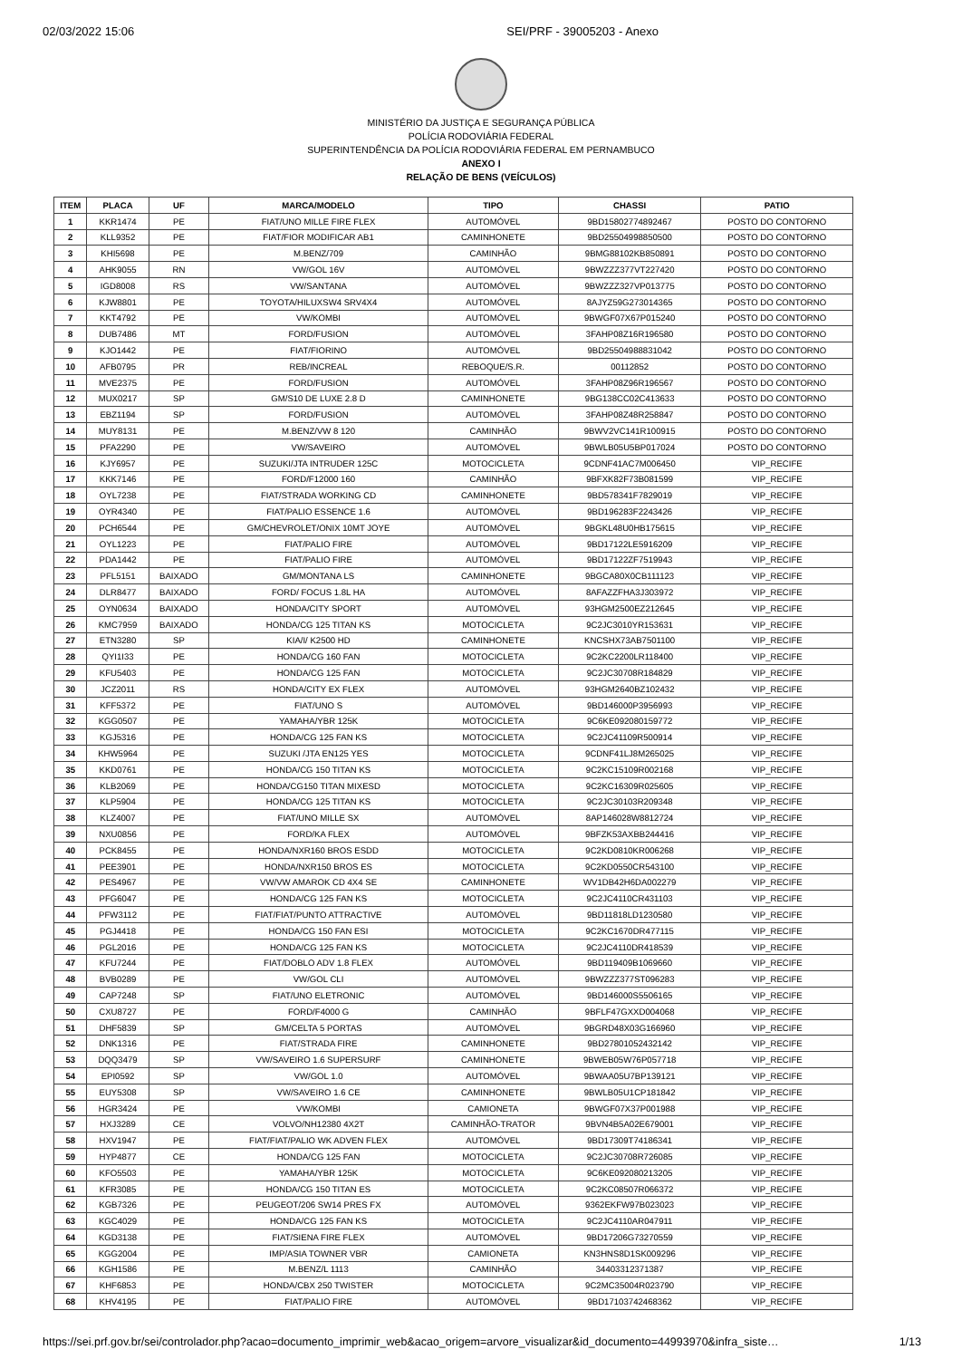02/03/2022 15:06 SEI/PRF - 39005203 - Anexo
MINISTÉRIO DA JUSTIÇA E SEGURANÇA PÚBLICA
POLÍCIA RODOVIÁRIA FEDERAL
SUPERINTENDÊNCIA DA POLÍCIA RODOVIÁRIA FEDERAL EM PERNAMBUCO
ANEXO I
RELAÇÃO DE BENS (VEÍCULOS)
| ITEM | PLACA | UF | MARCA/MODELO | TIPO | CHASSI | PATIO |
| --- | --- | --- | --- | --- | --- | --- |
| 1 | KKR1474 | PE | FIAT/UNO MILLE FIRE FLEX | AUTOMÓVEL | 9BD15802774892467 | POSTO DO CONTORNO |
| 2 | KLL9352 | PE | FIAT/FIOR MODIFICAR AB1 | CAMINHONETE | 9BD25504998850500 | POSTO DO CONTORNO |
| 3 | KHI5698 | PE | M.BENZ/709 | CAMINHÃO | 9BMG88102KB850891 | POSTO DO CONTORNO |
| 4 | AHK9055 | RN | VW/GOL 16V | AUTOMÓVEL | 9BWZZZ377VT227420 | POSTO DO CONTORNO |
| 5 | IGD8008 | RS | VW/SANTANA | AUTOMÓVEL | 9BWZZZ327VP013775 | POSTO DO CONTORNO |
| 6 | KJW8801 | PE | TOYOTA/HILUXSW4 SRV4X4 | AUTOMÓVEL | 8AJYZ59G273014365 | POSTO DO CONTORNO |
| 7 | KKT4792 | PE | VW/KOMBI | AUTOMÓVEL | 9BWGF07X67P015240 | POSTO DO CONTORNO |
| 8 | DUB7486 | MT | FORD/FUSION | AUTOMÓVEL | 3FAHP08Z16R196580 | POSTO DO CONTORNO |
| 9 | KJO1442 | PE | FIAT/FIORINO | AUTOMÓVEL | 9BD25504988831042 | POSTO DO CONTORNO |
| 10 | AFB0795 | PR | REB/INCREAL | REBOQUE/S.R. | 00112852 | POSTO DO CONTORNO |
| 11 | MVE2375 | PE | FORD/FUSION | AUTOMÓVEL | 3FAHP08Z96R196567 | POSTO DO CONTORNO |
| 12 | MUX0217 | SP | GM/S10 DE LUXE 2.8 D | CAMINHONETE | 9BG138CC02C413633 | POSTO DO CONTORNO |
| 13 | EBZ1194 | SP | FORD/FUSION | AUTOMÓVEL | 3FAHP08Z48R258847 | POSTO DO CONTORNO |
| 14 | MUY8131 | PE | M.BENZ/VW 8 120 | CAMINHÃO | 9BWV2VC141R100915 | POSTO DO CONTORNO |
| 15 | PFA2290 | PE | VW/SAVEIRO | AUTOMÓVEL | 9BWLB05U5BP017024 | POSTO DO CONTORNO |
| 16 | KJY6957 | PE | SUZUKI/JTA INTRUDER 125C | MOTOCICLETA | 9CDNF41AC7M006450 | VIP_RECIFE |
| 17 | KKK7146 | PE | FORD/F12000 160 | CAMINHÃO | 9BFXK82F73B081599 | VIP_RECIFE |
| 18 | OYL7238 | PE | FIAT/STRADA WORKING CD | CAMINHONETE | 9BD578341F7829019 | VIP_RECIFE |
| 19 | OYR4340 | PE | FIAT/PALIO ESSENCE 1.6 | AUTOMÓVEL | 9BD196283F2243426 | VIP_RECIFE |
| 20 | PCH6544 | PE | GM/CHEVROLET/ONIX 10MT JOYE | AUTOMÓVEL | 9BGKL48U0HB175615 | VIP_RECIFE |
| 21 | OYL1223 | PE | FIAT/PALIO FIRE | AUTOMÓVEL | 9BD17122LE5916209 | VIP_RECIFE |
| 22 | PDA1442 | PE | FIAT/PALIO FIRE | AUTOMÓVEL | 9BD17122ZF7519943 | VIP_RECIFE |
| 23 | PFL5151 | BAIXADO | GM/MONTANA LS | CAMINHONETE | 9BGCA80X0CB111123 | VIP_RECIFE |
| 24 | DLR8477 | BAIXADO | FORD/ FOCUS 1.8L HA | AUTOMÓVEL | 8AFAZZFHA3J303972 | VIP_RECIFE |
| 25 | OYN0634 | BAIXADO | HONDA/CITY SPORT | AUTOMÓVEL | 93HGM2500EZ212645 | VIP_RECIFE |
| 26 | KMC7959 | BAIXADO | HONDA/CG 125 TITAN KS | MOTOCICLETA | 9C2JC3010YR153631 | VIP_RECIFE |
| 27 | ETN3280 | SP | KIA/I/ K2500 HD | CAMINHONETE | KNCSHX73AB7501100 | VIP_RECIFE |
| 28 | QYI1I33 | PE | HONDA/CG 160 FAN | MOTOCICLETA | 9C2KC2200LR118400 | VIP_RECIFE |
| 29 | KFU5403 | PE | HONDA/CG 125 FAN | MOTOCICLETA | 9C2JC30708R184829 | VIP_RECIFE |
| 30 | JCZ2011 | RS | HONDA/CITY EX FLEX | AUTOMÓVEL | 93HGM2640BZ102432 | VIP_RECIFE |
| 31 | KFF5372 | PE | FIAT/UNO S | AUTOMÓVEL | 9BD146000P3956993 | VIP_RECIFE |
| 32 | KGG0507 | PE | YAMAHA/YBR 125K | MOTOCICLETA | 9C6KE092080159772 | VIP_RECIFE |
| 33 | KGJ5316 | PE | HONDA/CG 125 FAN KS | MOTOCICLETA | 9C2JC41109R500914 | VIP_RECIFE |
| 34 | KHW5964 | PE | SUZUKI /JTA EN125 YES | MOTOCICLETA | 9CDNF41LJ8M265025 | VIP_RECIFE |
| 35 | KKD0761 | PE | HONDA/CG 150 TITAN KS | MOTOCICLETA | 9C2KC15109R002168 | VIP_RECIFE |
| 36 | KLB2069 | PE | HONDA/CG150 TITAN MIXESD | MOTOCICLETA | 9C2KC16309R025605 | VIP_RECIFE |
| 37 | KLP5904 | PE | HONDA/CG 125 TITAN KS | MOTOCICLETA | 9C2JC30103R209348 | VIP_RECIFE |
| 38 | KLZ4007 | PE | FIAT/UNO MILLE SX | AUTOMÓVEL | 8AP146028W8812724 | VIP_RECIFE |
| 39 | NXU0856 | PE | FORD/KA FLEX | AUTOMÓVEL | 9BFZK53AXBB244416 | VIP_RECIFE |
| 40 | PCK8455 | PE | HONDA/NXR160 BROS ESDD | MOTOCICLETA | 9C2KD0810KR006268 | VIP_RECIFE |
| 41 | PEE3901 | PE | HONDA/NXR150 BROS ES | MOTOCICLETA | 9C2KD0550CR543100 | VIP_RECIFE |
| 42 | PES4967 | PE | VW/VW AMAROK CD 4X4 SE | CAMINHONETE | WV1DB42H6DA002279 | VIP_RECIFE |
| 43 | PFG6047 | PE | HONDA/CG 125 FAN KS | MOTOCICLETA | 9C2JC4110CR431103 | VIP_RECIFE |
| 44 | PFW3112 | PE | FIAT/FIAT/PUNTO ATTRACTIVE | AUTOMÓVEL | 9BD11818LD1230580 | VIP_RECIFE |
| 45 | PGJ4418 | PE | HONDA/CG 150 FAN ESI | MOTOCICLETA | 9C2KC1670DR477115 | VIP_RECIFE |
| 46 | PGL2016 | PE | HONDA/CG 125 FAN KS | MOTOCICLETA | 9C2JC4110DR418539 | VIP_RECIFE |
| 47 | KFU7244 | PE | FIAT/DOBLO ADV 1.8 FLEX | AUTOMÓVEL | 9BD119409B1069660 | VIP_RECIFE |
| 48 | BVB0289 | PE | VW/GOL CLI | AUTOMÓVEL | 9BWZZZ377ST096283 | VIP_RECIFE |
| 49 | CAP7248 | SP | FIAT/UNO ELETRONIC | AUTOMÓVEL | 9BD146000S5506165 | VIP_RECIFE |
| 50 | CXU8727 | PE | FORD/F4000 G | CAMINHÃO | 9BFLF47GXXD004068 | VIP_RECIFE |
| 51 | DHF5839 | SP | GM/CELTA 5 PORTAS | AUTOMÓVEL | 9BGRD48X03G166960 | VIP_RECIFE |
| 52 | DNK1316 | PE | FIAT/STRADA FIRE | CAMINHONETE | 9BD27801052432142 | VIP_RECIFE |
| 53 | DQQ3479 | SP | VW/SAVEIRO 1.6 SUPERSURF | CAMINHONETE | 9BWEB05W76P057718 | VIP_RECIFE |
| 54 | EPI0592 | SP | VW/GOL 1.0 | AUTOMÓVEL | 9BWAA05U7BP139121 | VIP_RECIFE |
| 55 | EUY5308 | SP | VW/SAVEIRO 1.6 CE | CAMINHONETE | 9BWLB05U1CP181842 | VIP_RECIFE |
| 56 | HGR3424 | PE | VW/KOMBI | CAMIONETA | 9BWGF07X37P001988 | VIP_RECIFE |
| 57 | HXJ3289 | CE | VOLVO/NH12380 4X2T | CAMINHÃO-TRATOR | 9BVN4B5A02E679001 | VIP_RECIFE |
| 58 | HXV1947 | PE | FIAT/FIAT/PALIO WK ADVEN FLEX | AUTOMÓVEL | 9BD17309T74186341 | VIP_RECIFE |
| 59 | HYP4877 | CE | HONDA/CG 125 FAN | MOTOCICLETA | 9C2JC30708R726085 | VIP_RECIFE |
| 60 | KFO5503 | PE | YAMAHA/YBR 125K | MOTOCICLETA | 9C6KE092080213205 | VIP_RECIFE |
| 61 | KFR3085 | PE | HONDA/CG 150 TITAN ES | MOTOCICLETA | 9C2KC08507R066372 | VIP_RECIFE |
| 62 | KGB7326 | PE | PEUGEOT/206 SW14 PRES FX | AUTOMÓVEL | 9362EKFW97B023023 | VIP_RECIFE |
| 63 | KGC4029 | PE | HONDA/CG 125 FAN KS | MOTOCICLETA | 9C2JC4110AR047911 | VIP_RECIFE |
| 64 | KGD3138 | PE | FIAT/SIENA FIRE FLEX | AUTOMÓVEL | 9BD17206G73270559 | VIP_RECIFE |
| 65 | KGG2004 | PE | IMP/ASIA TOWNER VBR | CAMIONETA | KN3HNS8D1SK009296 | VIP_RECIFE |
| 66 | KGH1586 | PE | M.BENZ/L 1113 | CAMINHÃO | 34403312371387 | VIP_RECIFE |
| 67 | KHF6853 | PE | HONDA/CBX 250 TWISTER | MOTOCICLETA | 9C2MC35004R023790 | VIP_RECIFE |
| 68 | KHV4195 | PE | FIAT/PALIO FIRE | AUTOMÓVEL | 9BD17103742468362 | VIP_RECIFE |
https://sei.prf.gov.br/sei/controlador.php?acao=documento_imprimir_web&acao_origem=arvore_visualizar&id_documento=44993970&infra_siste… 1/13